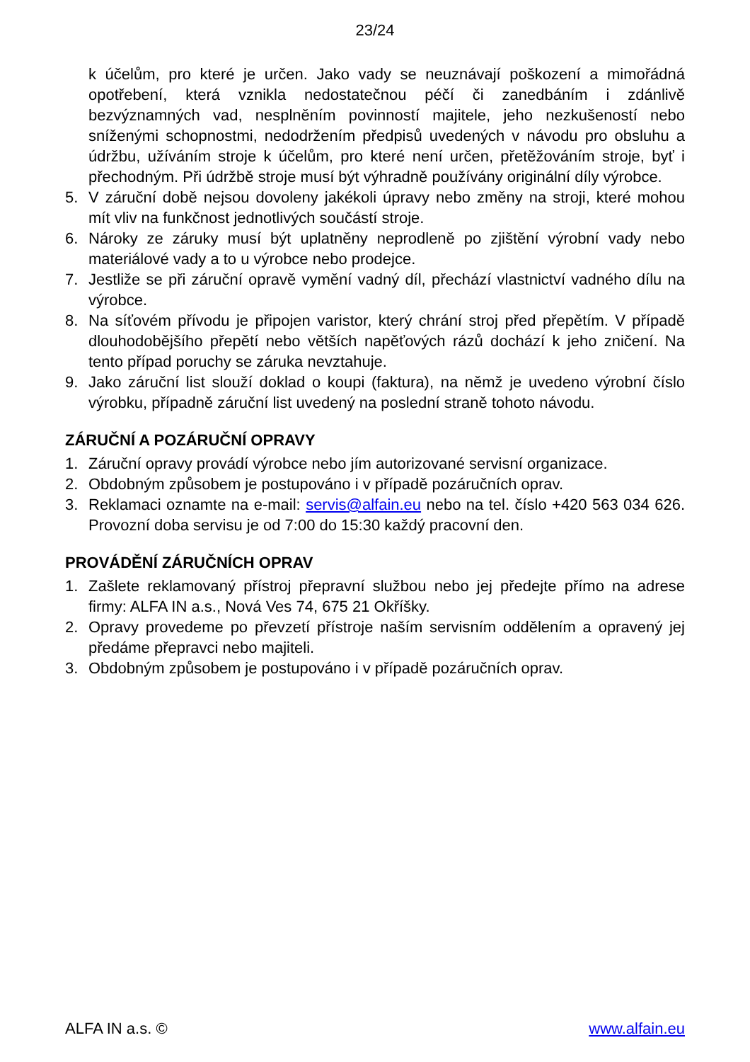23/24
k účelům, pro které je určen. Jako vady se neuznávají poškození a mimořádná opotřebení, která vznikla nedostatečnou péčí či zanedbáním i zdánlivě bezvýznamných vad, nesplněním povinností majitele, jeho nezkušeností nebo sníženými schopnostmi, nedodržením předpisů uvedených v návodu pro obsluhu a údržbu, užíváním stroje k účelům, pro které není určen, přetěžováním stroje, byť i přechodným. Při údržbě stroje musí být výhradně používány originální díly výrobce.
5. V záruční době nejsou dovoleny jakékoli úpravy nebo změny na stroji, které mohou mít vliv na funkčnost jednotlivých součástí stroje.
6. Nároky ze záruky musí být uplatněny neprodleně po zjištění výrobní vady nebo materiálové vady a to u výrobce nebo prodejce.
7. Jestliže se při záruční opravě vymění vadný díl, přechází vlastnictví vadného dílu na výrobce.
8. Na síťovém přívodu je připojen varistor, který chrání stroj před přepětím. V případě dlouhodobějšího přepětí nebo větších napěťových rázů dochází k jeho zničení. Na tento případ poruchy se záruka nevztahuje.
9. Jako záruční list slouží doklad o koupi (faktura), na němž je uvedeno výrobní číslo výrobku, případně záruční list uvedený na poslední straně tohoto návodu.
ZÁRUČNÍ A POZÁRUČNÍ OPRAVY
1. Záruční opravy provádí výrobce nebo jím autorizované servisní organizace.
2. Obdobným způsobem je postupováno i v případě pozáručních oprav.
3. Reklamaci oznamte na e-mail: servis@alfain.eu nebo na tel. číslo +420 563 034 626. Provozní doba servisu je od 7:00 do 15:30 každý pracovní den.
PROVÁDĚNÍ ZÁRUČNÍCH OPRAV
1. Zašlete reklamovaný přístroj přepravní službou nebo jej předejte přímo na adrese firmy: ALFA IN a.s., Nová Ves 74, 675 21 Okříšky.
2. Opravy provedeme po převzetí přístroje naším servisním oddělením a opravený jej předáme přepravci nebo majiteli.
3. Obdobným způsobem je postupováno i v případě pozáručních oprav.
ALFA IN a.s. © www.alfain.eu